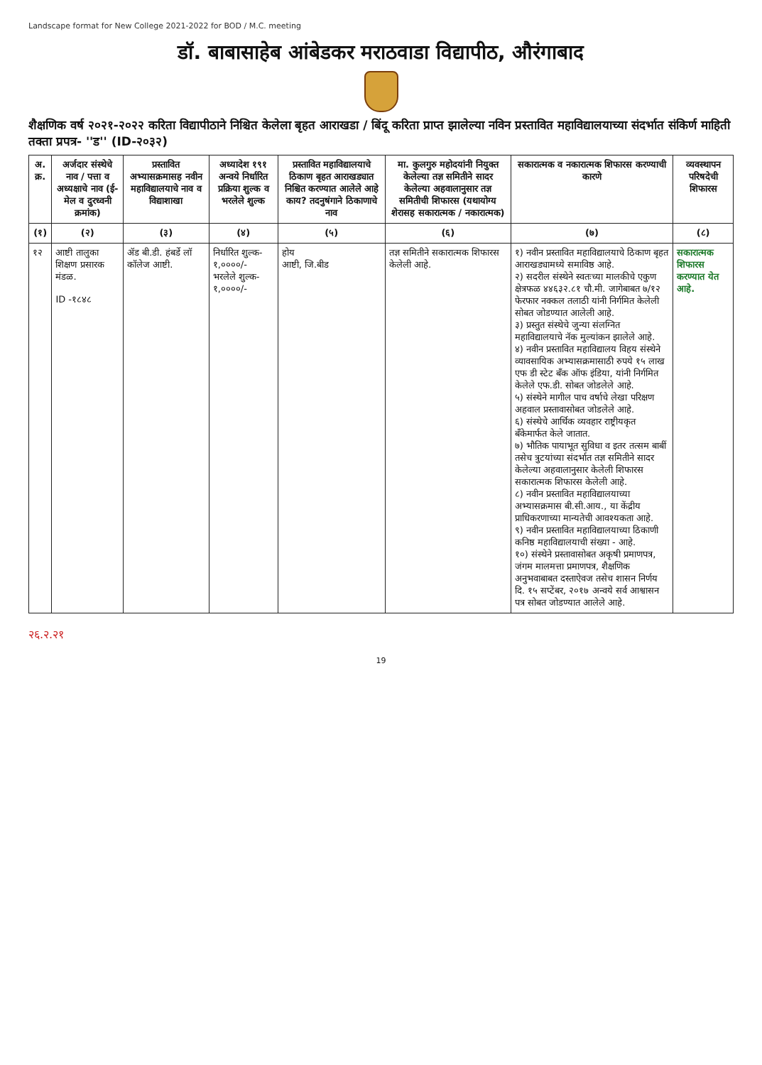Landscape format for New College 2021-2022 for BOD / M.C. meeting
डॉ. बाबासाहेब आंबेडकर मराठवाडा विद्यापीठ, औरंगाबाद
शैक्षणिक वर्ष २०२१-२०२२ करिता विद्यापीठाने निश्चित केलेला बृहत आराखडा / बिंदू करिता प्राप्त झालेल्या नविन प्रस्तावित महाविद्यालयाच्या संदर्भात संकिर्ण माहिती तक्ता प्रपत्र- ''ड'' (ID-२०३२)
| अ. क्र. | अर्जदार संस्थेचे नाव / पत्ता व अध्यक्षाचे नाव (ई-मेल व दुरध्वनी क्रमांक) | प्रस्तावित अभ्यासक्रमासह नवीन महाविद्यालयाचे नाव व विद्याशाखा | अध्यादेश १९१ अन्वये निर्धारित प्रक्रिया शुल्क व भरलेले शुल्क | प्रस्तावित महाविद्यालयाचे ठिकाण बृहत आराखड्यात निश्चित करण्यात आलेले आहे काय? तदनुषंगाने ठिकाणाचे नाव | मा. कुलगुरु महोदयांनी नियुक्त केलेल्या तज्ञ समितीने सादर केलेल्या अहवालानुसार तज्ञ समितीची शिफारस (यथायोग्य शेरासह सकारात्मक / नकारात्मक) | सकारात्मक व नकारात्मक शिफारस करण्याची कारणे | व्यवस्थापन परिषदेची शिफारस |
| --- | --- | --- | --- | --- | --- | --- | --- |
| (१) | (२) | (३) | (४) | (५) | (६) | (७) | (८) |
| १२ | आष्टी तालुका शिक्षण प्रसारक मंडळ. ID -१८४८ | ॲड बी.डी. हंबर्डे लॉ कॉलेज आष्टी. | निर्धारित शुल्क- १,००००/- भरलेले शुल्क- १,००००/- | होय आष्टी, जि.बीड | तज्ञ समितीने सकारात्मक शिफारस केलेली आहे. | १) नवीन प्रस्तावित महाविद्यालयाचे ठिकाण बृहत आराखड्यामध्ये समाविष्ठ आहे. २) सदरील संस्थेने स्वतःच्या मालकीचे एकुण क्षेत्रफळ ४४६३२.८१ चौ.मी. जागेबाबत ७/१२ फेरफार नक्कल तलाठी यांनी निर्गमित केलेली सोबत जोडण्यात आलेली आहे. ३) प्रस्तुत संस्थेचे जुन्या संलग्नित महाविद्यालयाचे नॅक मुल्यांकन झालेले आहे. ४) नवीन प्रस्तावित महाविद्यालय विहय संस्थेने व्यावसायिक अभ्यासक्रमासाठी रुपये १५ लाख एफ डी स्टेट बँक ऑफ इंडिया, यांनी निर्गमित केलेले एफ.डी. सोबत जोडलेले आहे. ५) संस्थेने मागील पाच वर्षाचे लेखा परिक्षण अहवाल प्रस्तावासोबत जोडलेले आहे. ६) संस्थेचे आर्थिक व्यवहार राष्ट्रीयकृत बँकेमार्फत केले जातात. ७) भौतिक पायाभूत सुविधा व इतर तत्सम बाबीं तसेच त्रुटयांच्या संदर्भात तज्ञ समितीने सादर केलेल्या अहवालानुसार केलेली शिफारस सकारात्मक शिफारस केलेली आहे. ८) नवीन प्रस्तावित महाविद्यालयाच्या अभ्यासक्रमास बी.सी.आय., या केंद्रीय प्राधिकरणाच्या मान्यतेची आवश्यकता आहे. ९) नवीन प्रस्तावित महाविद्यालयाच्या ठिकाणी कनिष्ठ महाविद्यालयाची संख्या - आहे. १०) संस्थेने प्रस्तावासोबत अकृषी प्रमाणपत्र, जंगम मालमत्ता प्रमाणपत्र, शैक्षणिक अनुभवाबाबत दस्ताऐवज तसेच शासन निर्णय दि. १५ सप्टेंबर, २०१७ अन्वये सर्व आश्वासन पत्र सोबत जोडण्यात आलेले आहे. | सकारात्मक शिफारस करण्यात येत आहे. |
२६.२.२१
19